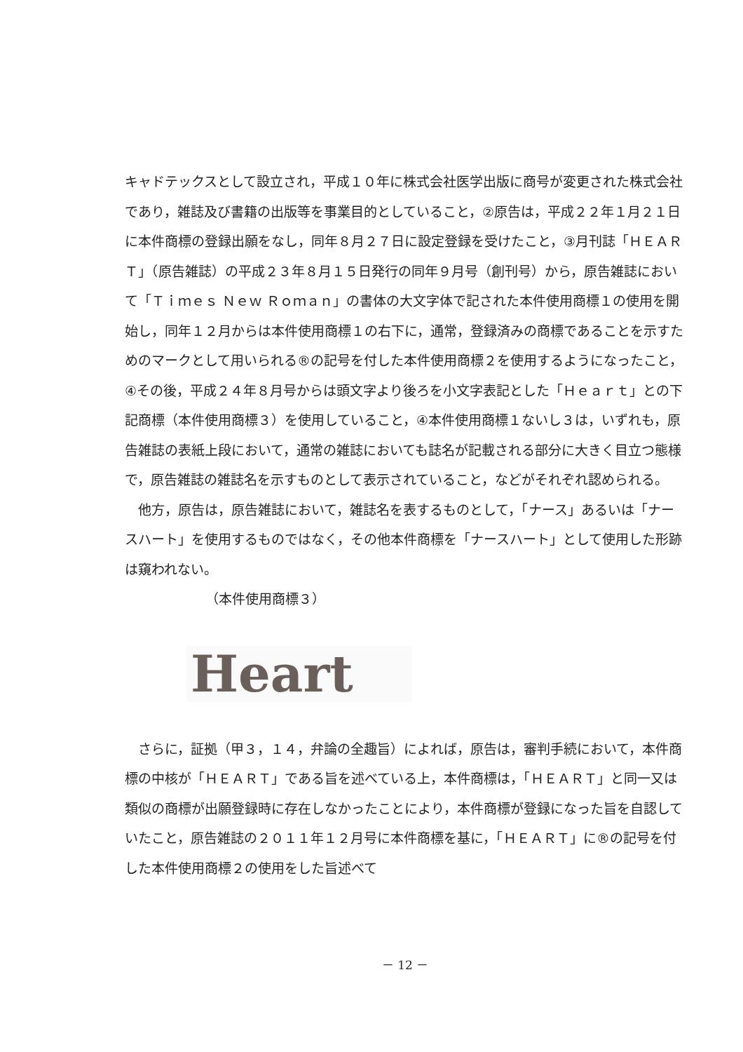キャドテックスとして設立され，平成１０年に株式会社医学出版に商号が変更された株式会社であり，雑誌及び書籍の出版等を事業目的としていること，②原告は，平成２２年１月２１日に本件商標の登録出願をなし，同年８月２７日に設定登録を受けたこと，③月刊誌「ＨＥＡＲＴ」（原告雑誌）の平成２３年８月１５日発行の同年９月号（創刊号）から，原告雑誌において「Ｔｉｍｅｓ Ｎｅｗ Ｒｏｍａｎ」の書体の大文字体で記された本件使用商標１の使用を開始し，同年１２月からは本件使用商標１の右下に，通常，登録済みの商標であることを示すためのマークとして用いられる®の記号を付した本件使用商標２を使用するようになったこと，④その後，平成２４年８月号からは頭文字より後ろを小文字表記とした「Ｈｅａｒｔ」との下記商標（本件使用商標３）を使用していること，④本件使用商標１ないし３は，いずれも，原告雑誌の表紙上段において，通常の雑誌においても誌名が記載される部分に大きく目立つ態様で，原告雑誌の雑誌名を示すものとして表示されていること，などがそれぞれ認められる。
他方，原告は，原告雑誌において，雑誌名を表するものとして，「ナース」あるいは「ナースハート」を使用するものではなく，その他本件商標を「ナースハート」として使用した形跡は窺われない。
（本件使用商標３）
Heart
さらに，証拠（甲３，１４，弁論の全趣旨）によれば，原告は，審判手続において，本件商標の中核が「ＨＥＡＲＴ」である旨を述べている上，本件商標は，「ＨＥＡＲＴ」と同一又は類似の商標が出願登録時に存在しなかったことにより，本件商標が登録になった旨を自認していたこと，原告雑誌の２０１１年１２月号に本件商標を基に，「ＨＥＡＲＴ」に®の記号を付した本件使用商標２の使用をした旨述べて
－ 12 －